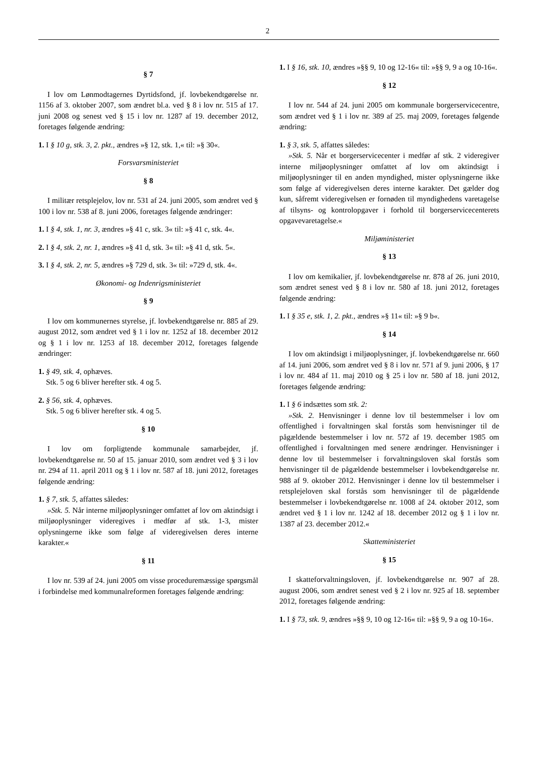2
§ 7
I lov om Lønmodtagernes Dyrtidsfond, jf. lovbekendtgørelse nr. 1156 af 3. oktober 2007, som ændret bl.a. ved § 8 i lov nr. 515 af 17. juni 2008 og senest ved § 15 i lov nr. 1287 af 19. december 2012, foretages følgende ændring:
1. I § 10 g, stk. 3, 2. pkt., ændres »§ 12, stk. 1,« til: »§ 30«.
Forsvarsministeriet
§ 8
I militær retsplejelov, lov nr. 531 af 24. juni 2005, som ændret ved § 100 i lov nr. 538 af 8. juni 2006, foretages følgende ændringer:
1. I § 4, stk. 1, nr. 3, ændres »§ 41 c, stk. 3« til: »§ 41 c, stk. 4«.
2. I § 4, stk. 2, nr. 1, ændres »§ 41 d, stk. 3« til: »§ 41 d, stk. 5«.
3. I § 4, stk. 2, nr. 5, ændres »§ 729 d, stk. 3« til: »729 d, stk. 4«.
Økonomi- og Indenrigsministeriet
§ 9
I lov om kommunernes styrelse, jf. lovbekendtgørelse nr. 885 af 29. august 2012, som ændret ved § 1 i lov nr. 1252 af 18. december 2012 og § 1 i lov nr. 1253 af 18. december 2012, foretages følgende ændringer:
1. § 49, stk. 4, ophæves.
Stk. 5 og 6 bliver herefter stk. 4 og 5.
2. § 56, stk. 4, ophæves.
Stk. 5 og 6 bliver herefter stk. 4 og 5.
§ 10
I lov om forpligtende kommunale samarbejder, jf. lovbekendtgørelse nr. 50 af 15. januar 2010, som ændret ved § 3 i lov nr. 294 af 11. april 2011 og § 1 i lov nr. 587 af 18. juni 2012, foretages følgende ændring:
1. § 7, stk. 5, affattes således:
»Stk. 5. Når interne miljøoplysninger omfattet af lov om aktindsigt i miljøoplysninger videregives i medfør af stk. 1-3, mister oplysningerne ikke som følge af videregivelsen deres interne karakter.«
§ 11
I lov nr. 539 af 24. juni 2005 om visse proceduremæssige spørgsmål i forbindelse med kommunalreformen foretages følgende ændring:
1. I § 16, stk. 10, ændres »§§ 9, 10 og 12-16« til: »§§ 9, 9 a og 10-16«.
§ 12
I lov nr. 544 af 24. juni 2005 om kommunale borgerservicecentre, som ændret ved § 1 i lov nr. 389 af 25. maj 2009, foretages følgende ændring:
1. § 3, stk. 5, affattes således:
»Stk. 5. Når et borgerservicecenter i medfør af stk. 2 videregiver interne miljøoplysninger omfattet af lov om aktindsigt i miljøoplysninger til en anden myndighed, mister oplysningerne ikke som følge af videregivelsen deres interne karakter. Det gælder dog kun, såfremt videregivelsen er fornøden til myndighedens varetagelse af tilsyns- og kontrolopgaver i forhold til borgerservicecenterets opgavevaretagelse.«
Miljøministeriet
§ 13
I lov om kemikalier, jf. lovbekendtgørelse nr. 878 af 26. juni 2010, som ændret senest ved § 8 i lov nr. 580 af 18. juni 2012, foretages følgende ændring:
1. I § 35 e, stk. 1, 2. pkt., ændres »§ 11« til: »§ 9 b«.
§ 14
I lov om aktindsigt i miljøoplysninger, jf. lovbekendtgørelse nr. 660 af 14. juni 2006, som ændret ved § 8 i lov nr. 571 af 9. juni 2006, § 17 i lov nr. 484 af 11. maj 2010 og § 25 i lov nr. 580 af 18. juni 2012, foretages følgende ændring:
1. I § 6 indsættes som stk. 2:
»Stk. 2. Henvisninger i denne lov til bestemmelser i lov om offentlighed i forvaltningen skal forstås som henvisninger til de pågældende bestemmelser i lov nr. 572 af 19. december 1985 om offentlighed i forvaltningen med senere ændringer. Henvisninger i denne lov til bestemmelser i forvaltningsloven skal forstås som henvisninger til de pågældende bestemmelser i lovbekendtgørelse nr. 988 af 9. oktober 2012. Henvisninger i denne lov til bestemmelser i retsplejeloven skal forstås som henvisninger til de pågældende bestemmelser i lovbekendtgørelse nr. 1008 af 24. oktober 2012, som ændret ved § 1 i lov nr. 1242 af 18. december 2012 og § 1 i lov nr. 1387 af 23. december 2012.«
Skatteministeriet
§ 15
I skatteforvaltningsloven, jf. lovbekendtgørelse nr. 907 af 28. august 2006, som ændret senest ved § 2 i lov nr. 925 af 18. september 2012, foretages følgende ændring:
1. I § 73, stk. 9, ændres »§§ 9, 10 og 12-16« til: »§§ 9, 9 a og 10-16«.